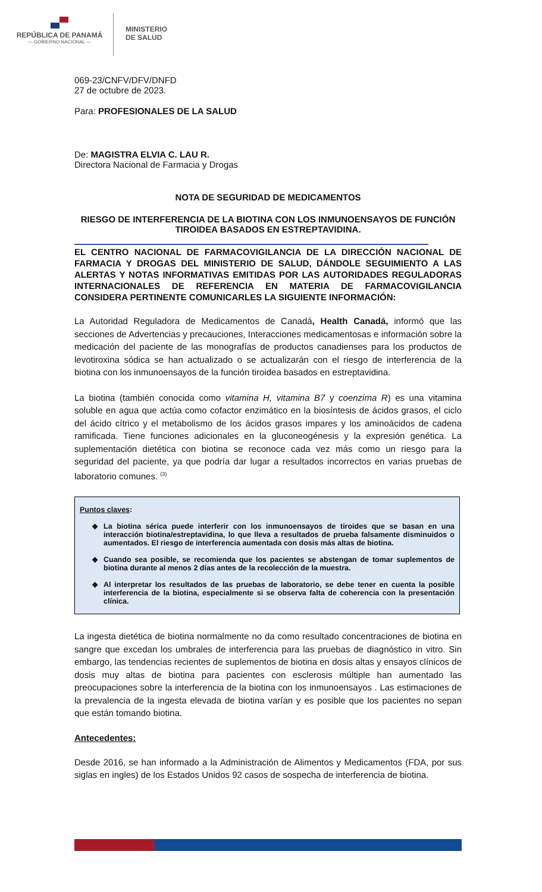REPÚBLICA DE PANAMÁ
— GOBIERNO NACIONAL —
MINISTERIO
DE SALUD
069-23/CNFV/DFV/DNFD
27 de octubre de 2023.
Para: PROFESIONALES DE LA SALUD
De: MAGISTRA ELVIA C. LAU R.
Directora Nacional de Farmacia y Drogas
NOTA DE SEGURIDAD DE MEDICAMENTOS
RIESGO DE INTERFERENCIA DE LA BIOTINA CON LOS INMUNOENSAYOS DE FUNCIÓN TIROIDEA BASADOS EN ESTREPTAVIDINA.
EL CENTRO NACIONAL DE FARMACOVIGILANCIA DE LA DIRECCIÓN NACIONAL DE FARMACIA Y DROGAS DEL MINISTERIO DE SALUD, DÁNDOLE SEGUIMIENTO A LAS ALERTAS Y NOTAS INFORMATIVAS EMITIDAS POR LAS AUTORIDADES REGULADORAS INTERNACIONALES DE REFERENCIA EN MATERIA DE FARMACOVIGILANCIA CONSIDERA PERTINENTE COMUNICARLES LA SIGUIENTE INFORMACIÓN:
La Autoridad Reguladora de Medicamentos de Canadá, Health Canadá, informó que las secciones de Advertencias y precauciones, Interacciones medicamentosas e información sobre la medicación del paciente de las monografías de productos canadienses para los productos de levotiroxina sódica se han actualizado o se actualizarán con el riesgo de interferencia de la biotina con los inmunoensayos de la función tiroidea basados en estreptavidina.
La biotina (también conocida como vitamina H, vitamina B7 y coenzima R) es una vitamina soluble en agua que actúa como cofactor enzimático en la biosíntesis de ácidos grasos, el ciclo del ácido cítrico y el metabolismo de los ácidos grasos impares y los aminoácidos de cadena ramificada. Tiene funciones adicionales en la gluconeogénesis y la expresión genética. La suplementación dietética con biotina se reconoce cada vez más como un riesgo para la seguridad del paciente, ya que podría dar lugar a resultados incorrectos en varias pruebas de laboratorio comunes. <sup>(3)</sup>
Puntos claves:
❖ La biotina sérica puede interferir con los inmunoensayos de tiroides que se basan en una interacción biotina/estreptavidina, lo que lleva a resultados de prueba falsamente disminuidos o aumentados. El riesgo de interferencia aumentada con dosis más altas de biotina.
❖ Cuando sea posible, se recomienda que los pacientes se abstengan de tomar suplementos de biotina durante al menos 2 días antes de la recolección de la muestra.
❖ Al interpretar los resultados de las pruebas de laboratorio, se debe tener en cuenta la posible interferencia de la biotina, especialmente si se observa falta de coherencia con la presentación clínica.
La ingesta dietética de biotina normalmente no da como resultado concentraciones de biotina en sangre que excedan los umbrales de interferencia para las pruebas de diagnóstico in vitro. Sin embargo, las tendencias recientes de suplementos de biotina en dosis altas y ensayos clínicos de dosis muy altas de biotina para pacientes con esclerosis múltiple han aumentado las preocupaciones sobre la interferencia de la biotina con los inmunoensayos . Las estimaciones de la prevalencia de la ingesta elevada de biotina varían y es posible que los pacientes no sepan que están tomando biotina.
Antecedentes:
Desde 2016, se han informado a la Administración de Alimentos y Medicamentos (FDA, por sus siglas en ingles) de los Estados Unidos 92 casos de sospecha de interferencia de biotina.